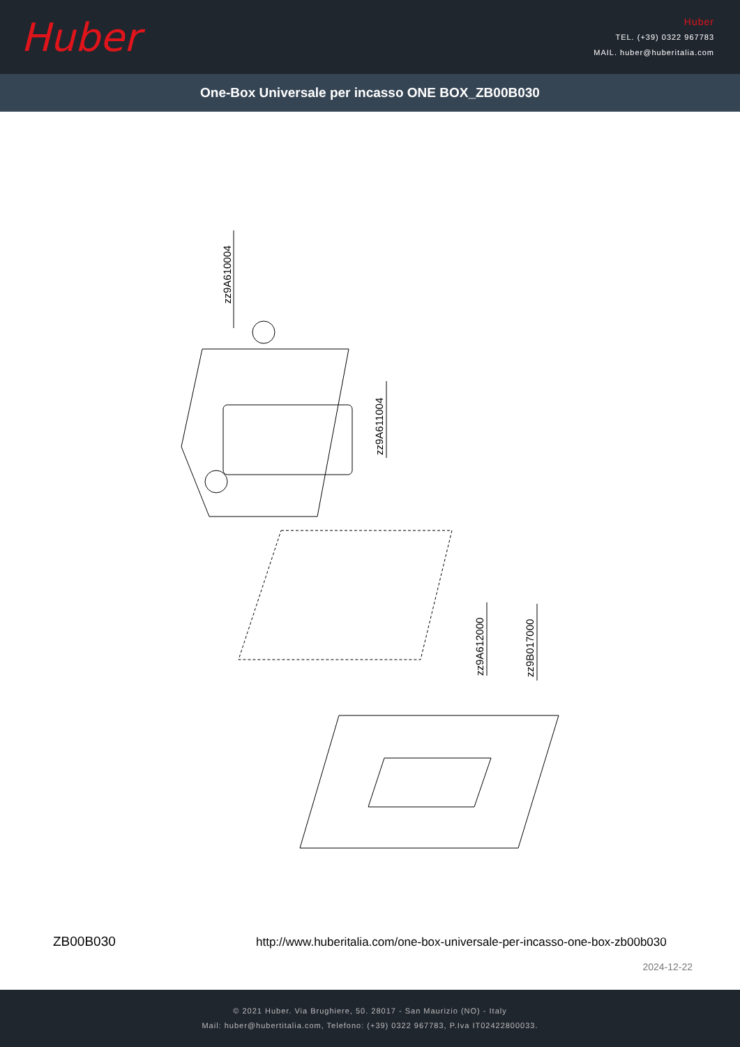Huber
Huber
TEL. (+39) 0322 967783
MAIL. huber@huberitalia.com
One-Box Universale per incasso ONE BOX_ZB00B030
zz9A610004
zz9A611004
zz9A612000 zz9B017000
ZB00B030
http://www.huberitalia.com/one-box-universale-per-incasso-one-box-zb00b030
2024-12-22
© 2021 Huber. Via Brughiere, 50. 28017 - San Maurizio (NO) - Italy
Mail: huber@hubertitalia.com, Telefono: (+39) 0322 967783, P.Iva IT02422800033.